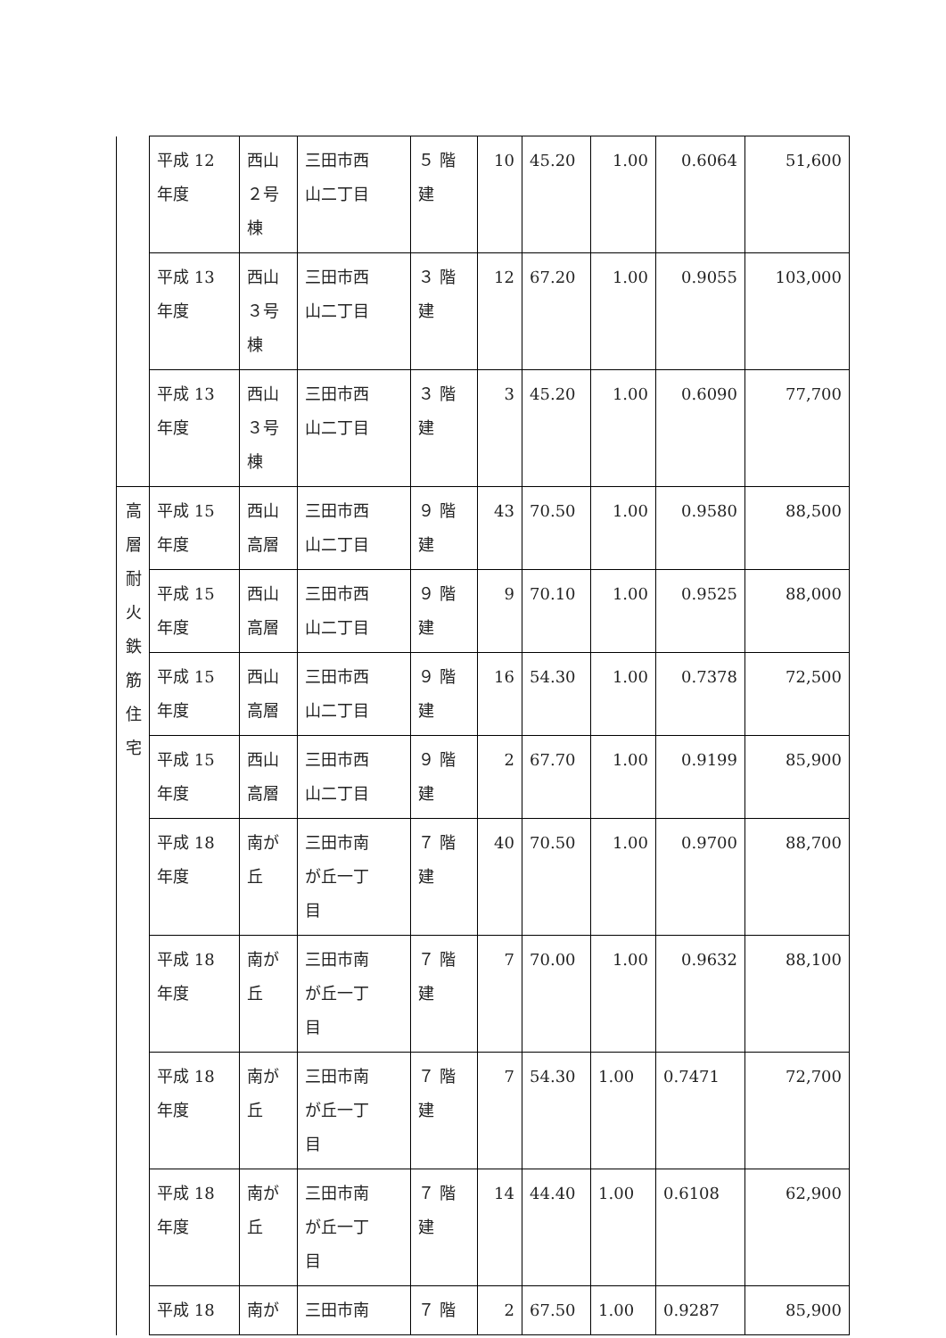| | 平成 12 年度 | 西山 ２号 棟 | 三田市西 山二丁目 | ５ 階 建 | 10 | 45.20 | 1.00 | 0.6064 | 51,600 |
| | 平成 13 年度 | 西山 ３号 棟 | 三田市西 山二丁目 | ３ 階 建 | 12 | 67.20 | 1.00 | 0.9055 | 103,000 |
| | 平成 13 年度 | 西山 ３号 棟 | 三田市西 山二丁目 | ３ 階 建 | 3 | 45.20 | 1.00 | 0.6090 | 77,700 |
| 高 層 耐 火 鉄 筋 住 宅 | 平成 15 年度 | 西山 高層 | 三田市西 山二丁目 | ９ 階 建 | 43 | 70.50 | 1.00 | 0.9580 | 88,500 |
| | 平成 15 年度 | 西山 高層 | 三田市西 山二丁目 | ９ 階 建 | 9 | 70.10 | 1.00 | 0.9525 | 88,000 |
| | 平成 15 年度 | 西山 高層 | 三田市西 山二丁目 | ９ 階 建 | 16 | 54.30 | 1.00 | 0.7378 | 72,500 |
| | 平成 15 年度 | 西山 高層 | 三田市西 山二丁目 | ９ 階 建 | 2 | 67.70 | 1.00 | 0.9199 | 85,900 |
| | 平成 18 年度 | 南が 丘 | 三田市南 が丘一丁 目 | ７ 階 建 | 40 | 70.50 | 1.00 | 0.9700 | 88,700 |
| | 平成 18 年度 | 南が 丘 | 三田市南 が丘一丁 目 | ７ 階 建 | 7 | 70.00 | 1.00 | 0.9632 | 88,100 |
| | 平成 18 年度 | 南が 丘 | 三田市南 が丘一丁 目 | ７ 階 建 | 7 | 54.30 | 1.00 | 0.7471 | 72,700 |
| | 平成 18 年度 | 南が 丘 | 三田市南 が丘一丁 目 | ７ 階 建 | 14 | 44.40 | 1.00 | 0.6108 | 62,900 |
| | 平成 18 | 南が | 三田市南 | ７ 階 | 2 | 67.50 | 1.00 | 0.9287 | 85,900 |